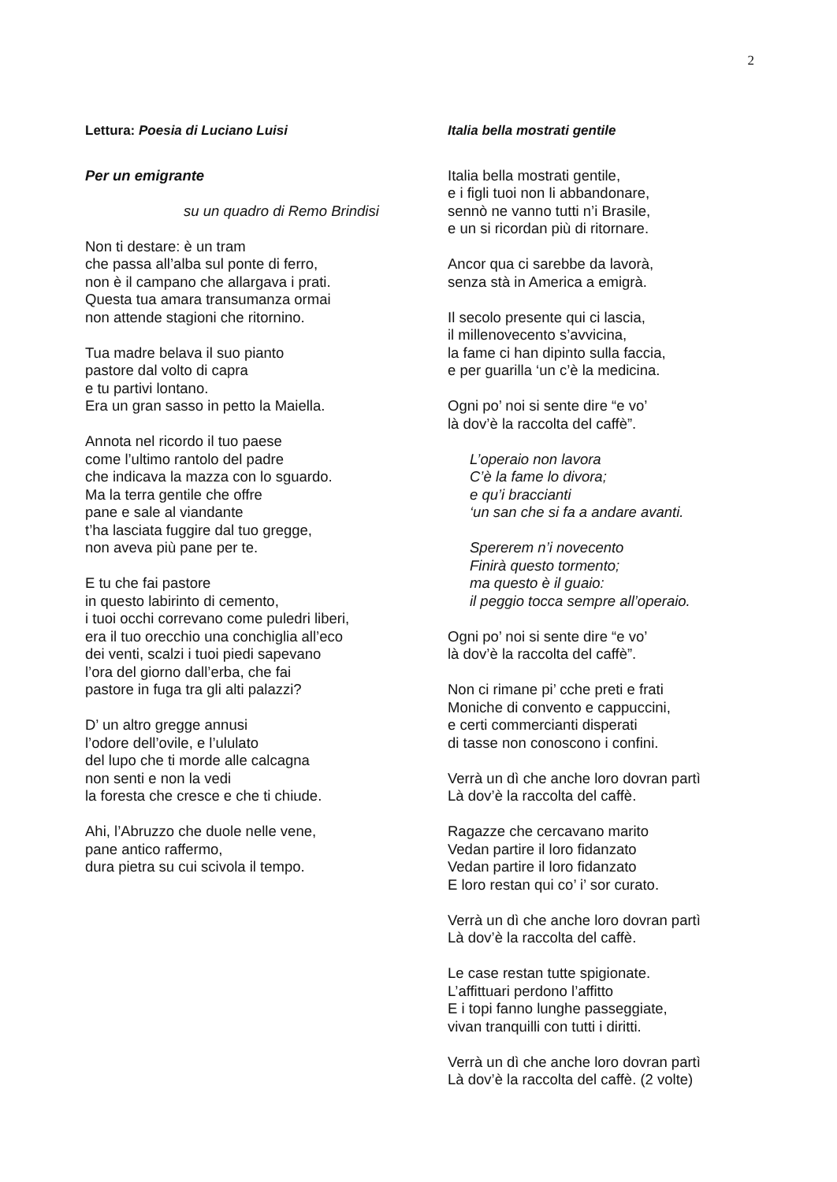2
Lettura: Poesia di Luciano Luisi
Per un emigrante
su un quadro di Remo Brindisi
Non ti destare: è un tram
che passa all’alba sul ponte di ferro,
non è il campano che allargava i prati.
Questa tua amara transumanza ormai
non attende stagioni che ritornino.
Tua madre belava il suo pianto
pastore dal volto di capra
e tu partivi lontano.
Era un gran sasso in petto la Maiella.
Annota nel ricordo il tuo paese
come l’ultimo rantolo del padre
che indicava la mazza con lo sguardo.
Ma la terra gentile che offre
pane e sale al viandante
t’ha lasciata fuggire dal tuo gregge,
non aveva più pane per te.
E tu che fai pastore
in questo labirinto di cemento,
i tuoi occhi correvano come puledri liberi,
era il tuo orecchio una conchiglia all’eco
dei venti, scalzi i tuoi piedi sapevano
l’ora del giorno dall’erba, che fai
pastore in fuga tra gli alti palazzi?
D’ un altro gregge annusi
l’odore dell’ovile, e l’ululato
del lupo che ti morde alle calcagna
non senti e non la vedi
la foresta che cresce e che ti chiude.
Ahi, l’Abruzzo che duole nelle vene,
pane antico raffermo,
dura pietra su cui scivola il tempo.
Italia bella mostrati gentile
Italia bella mostrati gentile,
e i figli tuoi non li abbandonare,
sennò ne vanno tutti n’i Brasile,
e un si ricordan più di ritornare.
Ancor qua ci sarebbe da lavorà,
senza stà in America a emigrà.
Il secolo presente qui ci lascia,
il millenovecento s’avvicina,
la fame ci han dipinto sulla faccia,
e per guarilla ‘un c’è la medicina.
Ogni po’ noi si sente dire “e vo’
là dov’è la raccolta del caffè”.
L’operaio non lavora
C’è la fame lo divora;
e qu’i braccianti
‘un san che si fa a andare avanti.
Spererem n’i novecento
Finirà questo tormento;
ma questo è il guaio:
il peggio tocca sempre all’operaio.
Ogni po’ noi si sente dire “e vo’
là dov’è la raccolta del caffè”.
Non ci rimane pi’ cche preti e frati
Moniche di convento e cappuccini,
e certi commercianti disperati
di tasse non conoscono i confini.
Verrà un dì che anche loro dovran partì
Là dov’è la raccolta del caffè.
Ragazze che cercavano marito
Vedan partire il loro fidanzato
Vedan partire il loro fidanzato
E loro restan qui co’ i’ sor curato.
Verrà un dì che anche loro dovran partì
Là dov’è la raccolta del caffè.
Le case restan tutte spigionate.
L’affittuari perdono l’affitto
E i topi fanno lunghe passeggiate,
vivan tranquilli con tutti i diritti.
Verrà un dì che anche loro dovran partì
Là dov’è la raccolta del caffè. (2 volte)